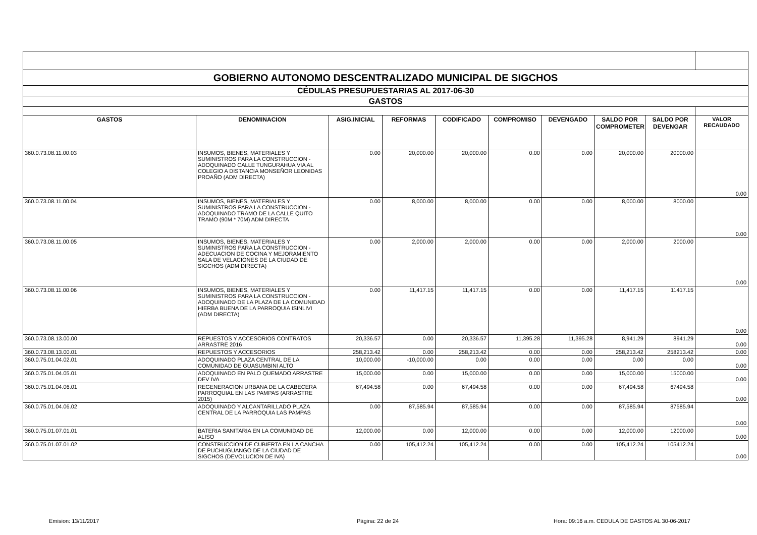| GOBIERNO AUTONOMO DESCENTRALIZADO MUNICIPAL DE SIGCHOS | | | | | | | | | |
| CÉDULAS PRESUPUESTARIAS AL 2017-06-30 | | | | | | | | | |
| GASTOS | | | | | | | | | |
| GASTOS | DENOMINACION | ASIG.INICIAL | REFORMAS | CODIFICADO | COMPROMISO | DEVENGADO | SALDO POR COMPROMETER | SALDO POR DEVENGAR | VALOR RECAUDADO |
| 360.0.73.08.11.00.03 | INSUMOS, BIENES, MATERIALES Y SUMINISTROS PARA LA CONSTRUCCION - ADOQUINADO CALLE TUNGURAHUA VIA AL COLEGIO A DISTANCIA MONSEÑOR LEONIDAS PROAÑO (ADM DIRECTA) | 0.00 | 20,000.00 | 20,000.00 | 0.00 | 0.00 | 20,000.00 | 20000.00 | 0.00 |
| 360.0.73.08.11.00.04 | INSUMOS, BIENES, MATERIALES Y SUMINISTROS PARA LA CONSTRUCCION - ADOQUINADO TRAMO DE LA CALLE QUITO TRAMO (90M * 70M) ADM DIRECTA | 0.00 | 8,000.00 | 8,000.00 | 0.00 | 0.00 | 8,000.00 | 8000.00 | 0.00 |
| 360.0.73.08.11.00.05 | INSUMOS, BIENES, MATERIALES Y SUMINISTROS PARA LA CONSTRUCCION - ADECUACION DE COCINA Y MEJORAMIENTO SALA DE VELACIONES DE LA CIUDAD DE SIGCHOS (ADM DIRECTA) | 0.00 | 2,000.00 | 2,000.00 | 0.00 | 0.00 | 2,000.00 | 2000.00 | 0.00 |
| 360.0.73.08.11.00.06 | INSUMOS, BIENES, MATERIALES Y SUMINISTROS PARA LA CONSTRUCCION - ADOQUINADO DE LA PLAZA DE LA COMUNIDAD HIERBA BUENA DE LA PARROQUIA ISINLIVI (ADM DIRECTA) | 0.00 | 11,417.15 | 11,417.15 | 0.00 | 0.00 | 11,417.15 | 11417.15 | 0.00 |
| 360.0.73.08.13.00.00 | REPUESTOS Y ACCESORIOS CONTRATOS ARRASTRE 2016 | 20,336.57 | 0.00 | 20,336.57 | 11,395.28 | 11,395.28 | 8,941.29 | 8941.29 | 0.00 |
| 360.0.73.08.13.00.01 | REPUESTOS Y ACCESORIOS | 258,213.42 | 0.00 | 258,213.42 | 0.00 | 0.00 | 258,213.42 | 258213.42 | 0.00 |
| 360.0.75.01.04.02.01 | ADOQUINADO PLAZA CENTRAL DE LA COMUNIDAD DE GUASUMBINI ALTO | 10,000.00 | -10,000.00 | 0.00 | 0.00 | 0.00 | 0.00 | 0.00 | 0.00 |
| 360.0.75.01.04.05.01 | ADOQUINADO EN PALO QUEMADO ARRASTRE DEV IVA | 15,000.00 | 0.00 | 15,000.00 | 0.00 | 0.00 | 15,000.00 | 15000.00 | 0.00 |
| 360.0.75.01.04.06.01 | REGENERACION URBANA DE LA CABECERA PARROQUIAL EN LAS PAMPAS (ARRASTRE 2015) | 67,494.58 | 0.00 | 67,494.58 | 0.00 | 0.00 | 67,494.58 | 67494.58 | 0.00 |
| 360.0.75.01.04.06.02 | ADOQUINADO Y ALCANTARILLADO PLAZA CENTRAL DE LA PARROQUIA LAS PAMPAS | 0.00 | 87,585.94 | 87,585.94 | 0.00 | 0.00 | 87,585.94 | 87585.94 | 0.00 |
| 360.0.75.01.07.01.01 | BATERIA SANITARIA EN LA COMUNIDAD DE ALISO | 12,000.00 | 0.00 | 12,000.00 | 0.00 | 0.00 | 12,000.00 | 12000.00 | 0.00 |
| 360.0.75.01.07.01.02 | CONSTRUCCION DE CUBIERTA EN LA CANCHA DE PUCHUGUANGO DE LA CIUDAD DE SIGCHOS (DEVOLUCION DE IVA) | 0.00 | 105,412.24 | 105,412.24 | 0.00 | 0.00 | 105,412.24 | 105412.24 | 0.00 |
Emision: 13/11/2017 Página: 22 de 24 Hora: 09:16 a.m. CEDULA DE GASTOS AL 30-06-2017